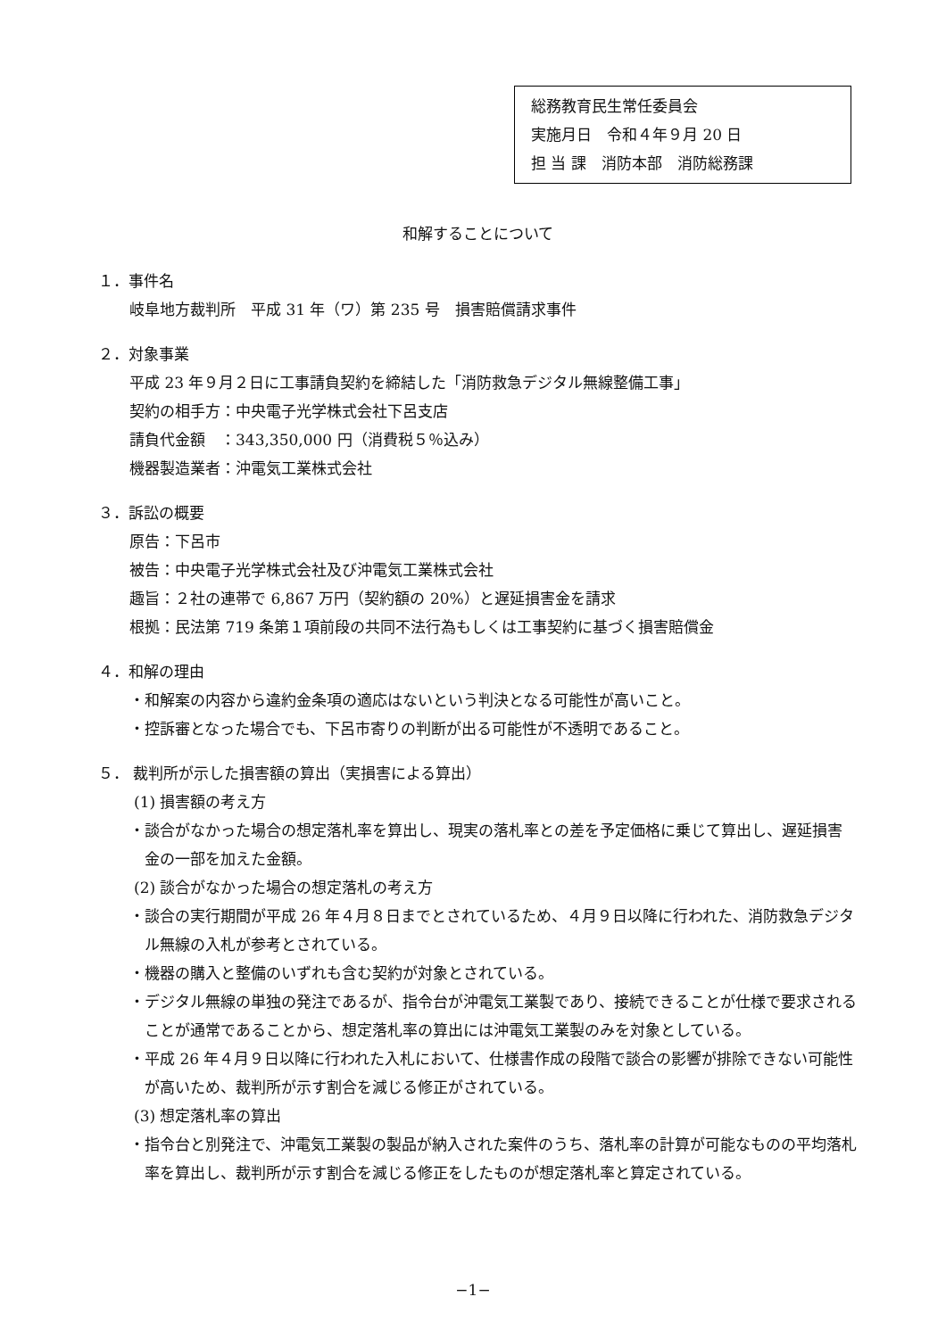総務教育民生常任委員会
実施月日　令和４年９月 20 日
担 当 課　消防本部　消防総務課
和解することについて
１．事件名
岐阜地方裁判所　平成 31 年（ワ）第 235 号　損害賠償請求事件
２．対象事業
平成 23 年９月２日に工事請負契約を締結した「消防救急デジタル無線整備工事」
契約の相手方：中央電子光学株式会社下呂支店
請負代金額　：343,350,000 円（消費税５％込み）
機器製造業者：沖電気工業株式会社
３．訴訟の概要
原告：下呂市
被告：中央電子光学株式会社及び沖電気工業株式会社
趣旨：２社の連帯で 6,867 万円（契約額の 20%）と遅延損害金を請求
根拠：民法第 719 条第１項前段の共同不法行為もしくは工事契約に基づく損害賠償金
４．和解の理由
・和解案の内容から違約金条項の適応はないという判決となる可能性が高いこと。
・控訴審となった場合でも、下呂市寄りの判断が出る可能性が不透明であること。
５． 裁判所が示した損害額の算出（実損害による算出）
(1) 損害額の考え方
・談合がなかった場合の想定落札率を算出し、現実の落札率との差を予定価格に乗じて算出し、遅延損害金の一部を加えた金額。
(2) 談合がなかった場合の想定落札の考え方
・談合の実行期間が平成 26 年４月８日までとされているため、４月９日以降に行われた、消防救急デジタル無線の入札が参考とされている。
・機器の購入と整備のいずれも含む契約が対象とされている。
・デジタル無線の単独の発注であるが、指令台が沖電気工業製であり、接続できることが仕様で要求されることが通常であることから、想定落札率の算出には沖電気工業製のみを対象としている。
・平成 26 年４月９日以降に行われた入札において、仕様書作成の段階で談合の影響が排除できない可能性が高いため、裁判所が示す割合を減じる修正がされている。
(3) 想定落札率の算出
・指令台と別発注で、沖電気工業製の製品が納入された案件のうち、落札率の計算が可能なものの平均落札率を算出し、裁判所が示す割合を減じる修正をしたものが想定落札率と算定されている。
−1−